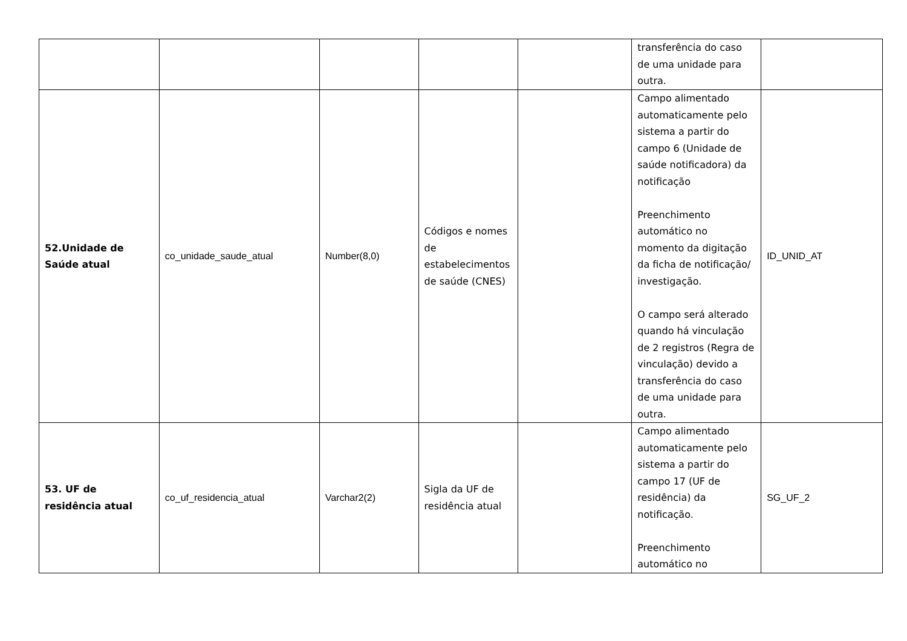| | | | | | transferência do caso de uma unidade para outra. | |
| 52.Unidade de Saúde atual | co_unidade_saude_atual | Number(8,0) | Códigos e nomes de estabelecimentos de saúde (CNES) | | Campo alimentado automaticamente pelo sistema a partir do campo 6 (Unidade de saúde notificadora) da notificação Preenchimento automático no momento da digitação da ficha de notificação/ investigação. O campo será alterado quando há vinculação de 2 registros (Regra de vinculação) devido a transferência do caso de uma unidade para outra. | ID_UNID_AT |
| 53. UF de residência atual | co_uf_residencia_atual | Varchar2(2) | Sigla da UF de residência atual | | Campo alimentado automaticamente pelo sistema a partir do campo 17 (UF de residência) da notificação. Preenchimento automático no | SG_UF_2 |